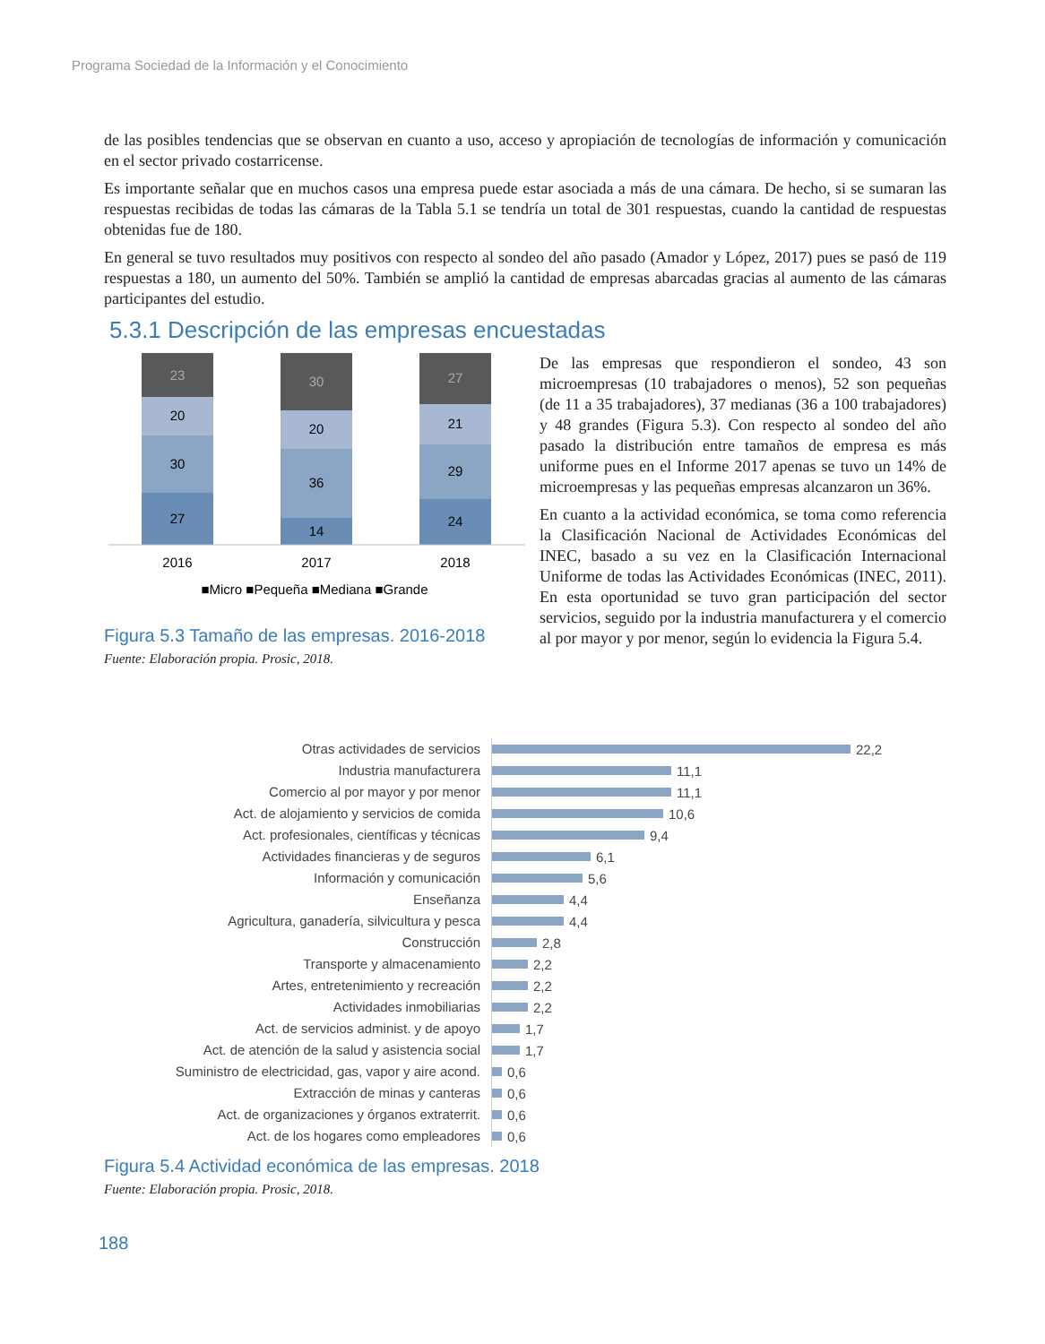Programa Sociedad de la Información y el Conocimiento
de las posibles tendencias que se observan en cuanto a uso, acceso y apropiación de tecnologías de información y comunicación en el sector privado costarricense.
Es importante señalar que en muchos casos una empresa puede estar asociada a más de una cámara. De hecho, si se sumaran las respuestas recibidas de todas las cámaras de la Tabla 5.1 se tendría un total de 301 respuestas, cuando la cantidad de respuestas obtenidas fue de 180.
En general se tuvo resultados muy positivos con respecto al sondeo del año pasado (Amador y López, 2017) pues se pasó de 119 respuestas a 180, un aumento del 50%. También se amplió la cantidad de empresas abarcadas gracias al aumento de las cámaras participantes del estudio.
5.3.1 Descripción de las empresas encuestadas
23
20
30
27
30
20
36
14
27
21
29
24
2016
2017
2018
■Micro ■Pequeña ■Mediana ■Grande
Figura 5.3 Tamaño de las empresas. 2016-2018
Fuente: Elaboración propia. Prosic, 2018.
De las empresas que respondieron el sondeo, 43 son microempresas (10 trabajadores o menos), 52 son pequeñas (de 11 a 35 trabajadores), 37 medianas (36 a 100 trabajadores) y 48 grandes (Figura 5.3). Con respecto al sondeo del año pasado la distribución entre tamaños de empresa es más uniforme pues en el Informe 2017 apenas se tuvo un 14% de microempresas y las pequeñas empresas alcanzaron un 36%.
En cuanto a la actividad económica, se toma como referencia la Clasificación Nacional de Actividades Económicas del INEC, basado a su vez en la Clasificación Internacional Uniforme de todas las Actividades Económicas (INEC, 2011). En esta oportunidad se tuvo gran participación del sector servicios, seguido por la industria manufacturera y el comercio al por mayor y por menor, según lo evidencia la Figura 5.4.
Otras actividades de servicios
22,2
Industria manufacturera
11,1
Comercio al por mayor y por menor
11,1
Act. de alojamiento y servicios de comida
10,6
Act. profesionales, científicas y técnicas
9,4
Actividades financieras y de seguros
6,1
Información y comunicación
5,6
Enseñanza
4,4
Agricultura, ganadería, silvicultura y pesca
4,4
Construcción
2,8
Transporte y almacenamiento
2,2
Artes, entretenimiento y recreación
2,2
Actividades inmobiliarias
2,2
Act. de servicios administ. y de apoyo
1,7
Act. de atención de la salud y asistencia social
1,7
Suministro de electricidad, gas, vapor y aire acond.
0,6
Extracción de minas y canteras
0,6
Act. de organizaciones y órganos extraterrit.
0,6
Act. de los hogares como empleadores
0,6
Figura 5.4 Actividad económica de las empresas. 2018
Fuente: Elaboración propia. Prosic, 2018.
188